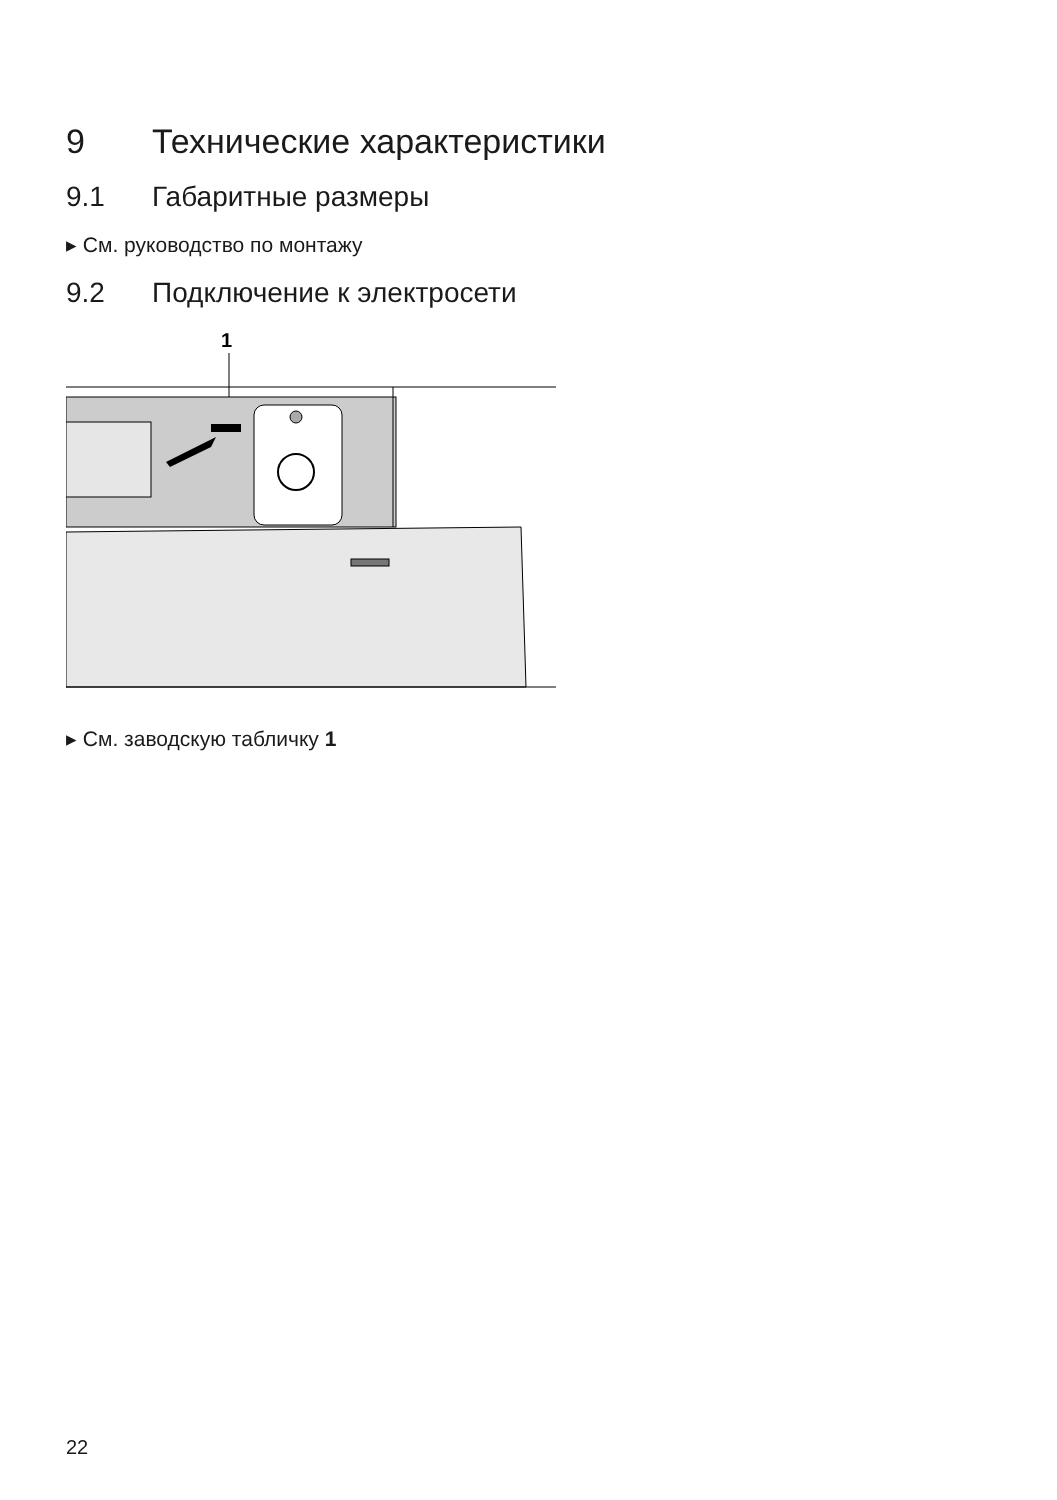9 Технические характеристики
9.1 Габаритные размеры
▸ См. руководство по монтажу
9.2 Подключение к электросети
1
▸ См. заводскую табличку 1
22